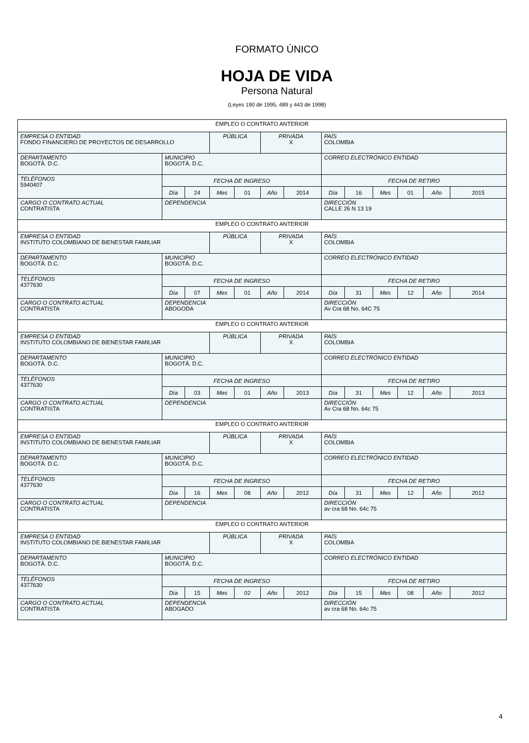FORMATO ÚNICO
HOJA DE VIDA
Persona Natural
(Leyes 190 de 1995, 489 y 443 de 1998)
| EMPLEO O CONTRATO ANTERIOR | | | | | | | | | | | | |
| EMPRESA O ENTIDAD FONDO FINANCIERO DE PROYECTOS DE DESARROLLO | | | PÚBLICA | | PRIVADA X | | PAÍS COLOMBIA | | | | | |
| DEPARTAMENTO BOGOTÁ. D.C. | MUNICIPIO BOGOTÁ. D.C. | | | | | | CORREO ELECTRÓNICO ENTIDAD | | | | | |
| TELÉFONOS 5940407 | FECHA DE INGRESO | | | | | | FECHA DE RETIRO | | | | | |
| | Día | 24 | Mes | 01 | Año | 2014 | Día | 16 | Mes | 01 | Año | 2015 |
| CARGO O CONTRATO ACTUAL CONTRATISTA | DEPENDENCIA | | | | | | DIRECCIÓN CALLE 26 N 13 19 | | | | | |
| EMPLEO O CONTRATO ANTERIOR | | | | | | | | | | | | |
| EMPRESA O ENTIDAD INSTITUTO COLOMBIANO DE BIENESTAR FAMILIAR | | | PÚBLICA | | PRIVADA X | | PAÍS COLOMBIA | | | | | |
| DEPARTAMENTO BOGOTÁ. D.C. | MUNICIPIO BOGOTÁ. D.C. | | | | | | CORREO ELECTRÓNICO ENTIDAD | | | | | |
| TELÉFONOS 4377630 | FECHA DE INGRESO | | | | | | FECHA DE RETIRO | | | | | |
| | Día | 07 | Mes | 01 | Año | 2014 | Día | 31 | Mes | 12 | Año | 2014 |
| CARGO O CONTRATO ACTUAL CONTRATISTA | DEPENDENCIA ABOGODA | | | | | | DIRECCIÓN Av Cra 68 No. 64C 75 | | | | | |
| EMPLEO O CONTRATO ANTERIOR | | | | | | | | | | | | |
| EMPRESA O ENTIDAD INSTITUTO COLOMBIANO DE BIENESTAR FAMILIAR | | | PÚBLICA | | PRIVADA X | | PAÍS COLOMBIA | | | | | |
| DEPARTAMENTO BOGOTÁ. D.C. | MUNICIPIO BOGOTÁ. D.C. | | | | | | CORREO ELECTRÓNICO ENTIDAD | | | | | |
| TELÉFONOS 4377630 | FECHA DE INGRESO | | | | | | FECHA DE RETIRO | | | | | |
| | Día | 03 | Mes | 01 | Año | 2013 | Día | 31 | Mes | 12 | Año | 2013 |
| CARGO O CONTRATO ACTUAL CONTRATISTA | DEPENDENCIA | | | | | | DIRECCIÓN Av Cra 68 No. 64c 75 | | | | | |
| EMPLEO O CONTRATO ANTERIOR | | | | | | | | | | | | |
| EMPRESA O ENTIDAD INSTITUTO COLOMBIANO DE BIENESTAR FAMILIAR | | | PÚBLICA | | PRIVADA X | | PAÍS COLOMBIA | | | | | |
| DEPARTAMENTO BOGOTÁ. D.C. | MUNICIPIO BOGOTÁ. D.C. | | | | | | CORREO ELECTRÓNICO ENTIDAD | | | | | |
| TELÉFONOS 4377630 | FECHA DE INGRESO | | | | | | FECHA DE RETIRO | | | | | |
| | Día | 16 | Mes | 08 | Año | 2012 | Día | 31 | Mes | 12 | Año | 2012 |
| CARGO O CONTRATO ACTUAL CONTRATISTA | DEPENDENCIA | | | | | | DIRECCIÓN av cra 68 No. 64c 75 | | | | | |
| EMPLEO O CONTRATO ANTERIOR | | | | | | | | | | | | |
| EMPRESA O ENTIDAD INSTITUTO COLOMBIANO DE BIENESTAR FAMILIAR | | | PÚBLICA | | PRIVADA X | | PAÍS COLOMBIA | | | | | |
| DEPARTAMENTO BOGOTÁ. D.C. | MUNICIPIO BOGOTÁ. D.C. | | | | | | CORREO ELECTRÓNICO ENTIDAD | | | | | |
| TELÉFONOS 4377630 | FECHA DE INGRESO | | | | | | FECHA DE RETIRO | | | | | |
| | Día | 15 | Mes | 02 | Año | 2012 | Día | 15 | Mes | 08 | Año | 2012 |
| CARGO O CONTRATO ACTUAL CONTRATISTA | DEPENDENCIA ABOGADO | | | | | | DIRECCIÓN av cra 68 No. 64c 75 | | | | | |
4